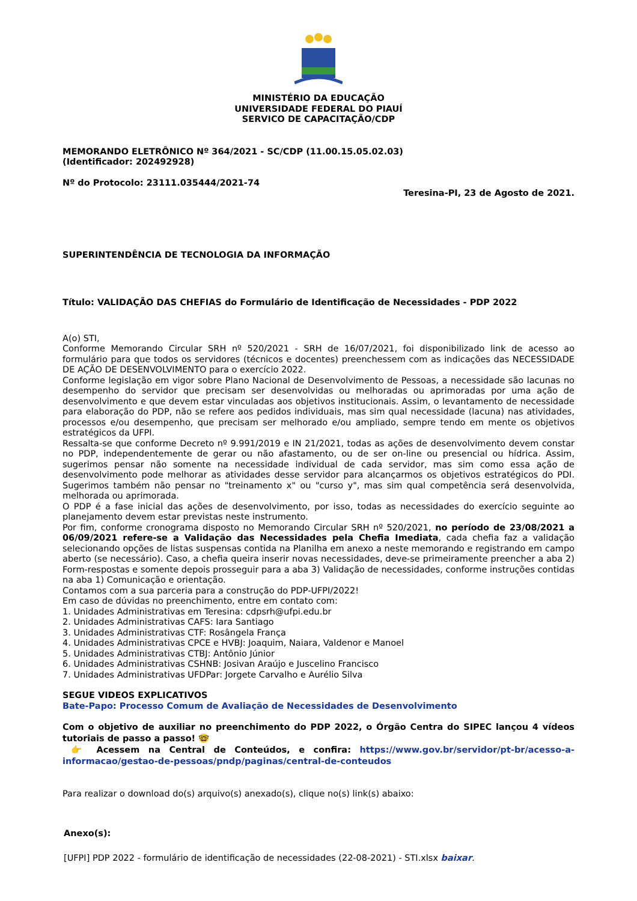MINISTÉRIO DA EDUCAÇÃO
UNIVERSIDADE FEDERAL DO PIAUÍ
SERVICO DE CAPACITAÇÃO/CDP
MEMORANDO ELETRÔNICO Nº 364/2021 - SC/CDP (11.00.15.05.02.03)
(Identificador: 202492928)
Nº do Protocolo: 23111.035444/2021-74
Teresina-PI, 23 de Agosto de 2021.
SUPERINTENDÊNCIA DE TECNOLOGIA DA INFORMAÇÃO
Título: VALIDAÇÃO DAS CHEFIAS do Formulário de Identificação de Necessidades - PDP 2022
A(o) STI,
Conforme Memorando Circular SRH nº 520/2021 - SRH de 16/07/2021, foi disponibilizado link de acesso ao formulário para que todos os servidores (técnicos e docentes) preenchessem com as indicações das NECESSIDADE DE AÇÃO DE DESENVOLVIMENTO para o exercício 2022.
Conforme legislação em vigor sobre Plano Nacional de Desenvolvimento de Pessoas, a necessidade são lacunas no desempenho do servidor que precisam ser desenvolvidas ou melhoradas ou aprimoradas por uma ação de desenvolvimento e que devem estar vinculadas aos objetivos institucionais. Assim, o levantamento de necessidade para elaboração do PDP, não se refere aos pedidos individuais, mas sim qual necessidade (lacuna) nas atividades, processos e/ou desempenho, que precisam ser melhorado e/ou ampliado, sempre tendo em mente os objetivos estratégicos da UFPI.
Ressalta-se que conforme Decreto nº 9.991/2019 e IN 21/2021, todas as ações de desenvolvimento devem constar no PDP, independentemente de gerar ou não afastamento, ou de ser on-line ou presencial ou hídrica. Assim, sugerimos pensar não somente na necessidade individual de cada servidor, mas sim como essa ação de desenvolvimento pode melhorar as atividades desse servidor para alcançarmos os objetivos estratégicos do PDI. Sugerimos também não pensar no "treinamento x" ou "curso y", mas sim qual competência será desenvolvida, melhorada ou aprimorada.
O PDP é a fase inicial das ações de desenvolvimento, por isso, todas as necessidades do exercício seguinte ao planejamento devem estar previstas neste instrumento.
Por fim, conforme cronograma disposto no Memorando Circular SRH nº 520/2021, no período de 23/08/2021 a 06/09/2021 refere-se a Validação das Necessidades pela Chefia Imediata, cada chefia faz a validação selecionando opções de listas suspensas contida na Planilha em anexo a neste memorando e registrando em campo aberto (se necessário). Caso, a chefia queira inserir novas necessidades, deve-se primeiramente preencher a aba 2) Form-respostas e somente depois prosseguir para a aba 3) Validação de necessidades, conforme instruções contidas na aba 1) Comunicação e orientação.
Contamos com a sua parceria para a construção do PDP-UFPI/2022!
Em caso de dúvidas no preenchimento, entre em contato com:
1. Unidades Administrativas em Teresina: cdpsrh@ufpi.edu.br
2. Unidades Administrativas CAFS: Iara Santiago
3. Unidades Administrativas CTF: Rosângela França
4. Unidades Administrativas CPCE e HVBJ: Joaquim, Naiara, Valdenor e Manoel
5. Unidades Administrativas CTBJ: Antônio Júnior
6. Unidades Administrativas CSHNB: Josivan Araújo e Juscelino Francisco
7. Unidades Administrativas UFDPar: Jorgete Carvalho e Aurélio Silva
SEGUE VIDEOS EXPLICATIVOS
Bate-Papo: Processo Comum de Avaliação de Necessidades de Desenvolvimento
Com o objetivo de auxiliar no preenchimento do PDP 2022, o Órgão Centra do SIPEC lançou 4 vídeos tutoriais de passo a passo! 🤓
👉 Acessem na Central de Conteúdos, e confira: https://www.gov.br/servidor/pt-br/acesso-a-informacao/gestao-de-pessoas/pndp/paginas/central-de-conteudos
Para realizar o download do(s) arquivo(s) anexado(s), clique no(s) link(s) abaixo:
Anexo(s):
[UFPI] PDP 2022 - formulário de identificação de necessidades (22-08-2021) - STI.xlsx baixar.